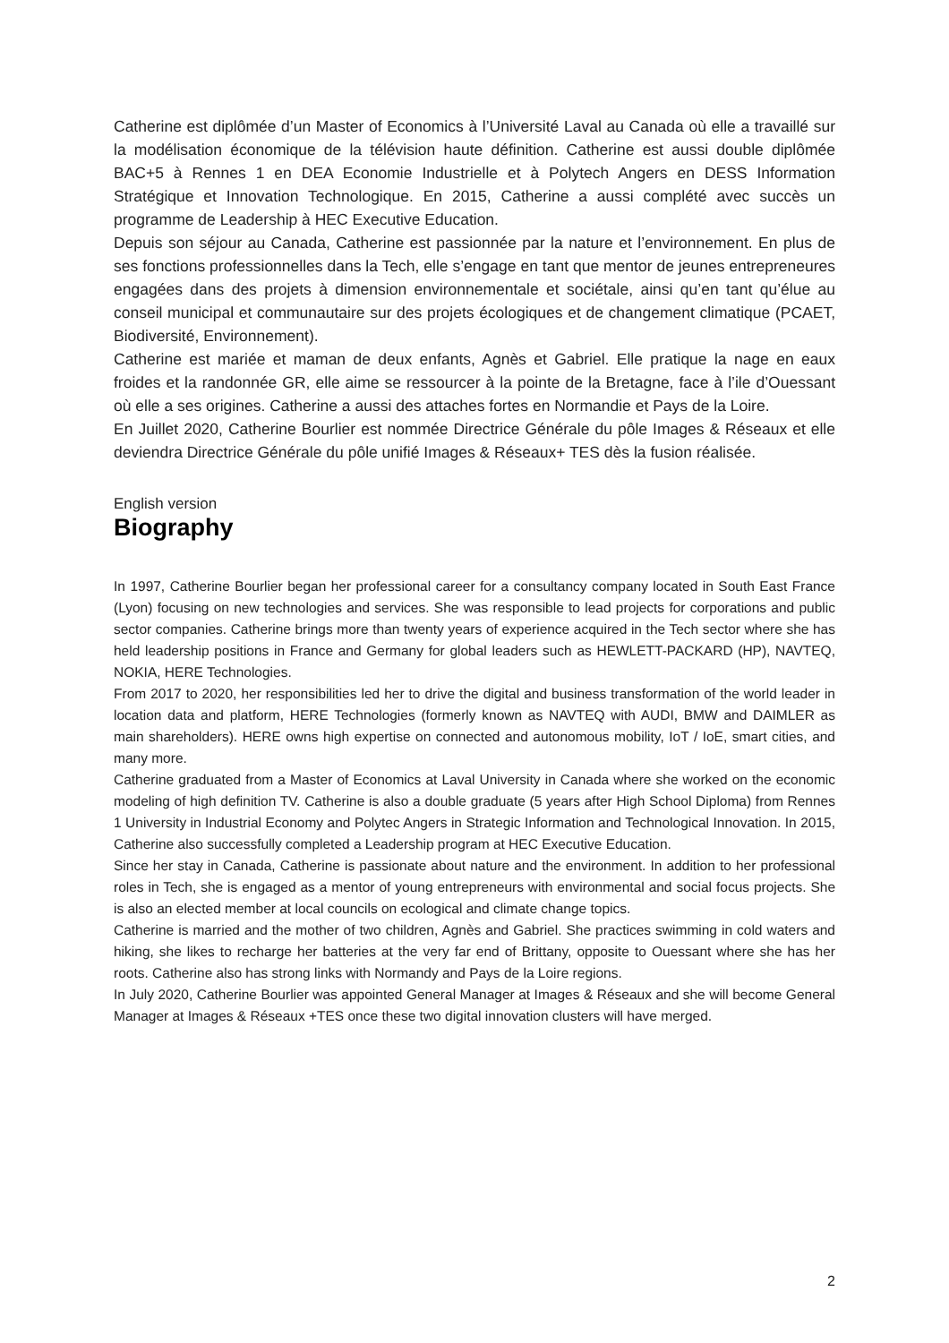Catherine est diplômée d’un Master of Economics à l’Université Laval au Canada où elle a travaillé sur la modélisation économique de la télévision haute définition. Catherine est aussi double diplômée BAC+5 à Rennes 1 en DEA Economie Industrielle et à Polytech Angers en DESS Information Stratégique et Innovation Technologique. En 2015, Catherine a aussi complété avec succès un programme de Leadership à HEC Executive Education.
Depuis son séjour au Canada, Catherine est passionnée par la nature et l’environnement. En plus de ses fonctions professionnelles dans la Tech, elle s’engage en tant que mentor de jeunes entrepreneures engagées dans des projets à dimension environnementale et sociétale, ainsi qu’en tant qu’élue au conseil municipal et communautaire sur des projets écologiques et de changement climatique (PCAET, Biodiversité, Environnement).
Catherine est mariée et maman de deux enfants, Agnès et Gabriel. Elle pratique la nage en eaux froides et la randonnée GR, elle aime se ressourcer à la pointe de la Bretagne, face à l’ile d’Ouessant où elle a ses origines. Catherine a aussi des attaches fortes en Normandie et Pays de la Loire.
En Juillet 2020, Catherine Bourlier est nommée Directrice Générale du pôle Images & Réseaux et elle deviendra Directrice Générale du pôle unifié Images & Réseaux+ TES dès la fusion réalisée.
English version
Biography
In 1997, Catherine Bourlier began her professional career for a consultancy company located in South East France (Lyon) focusing on new technologies and services. She was responsible to lead projects for corporations and public sector companies. Catherine brings more than twenty years of experience acquired in the Tech sector where she has held leadership positions in France and Germany for global leaders such as HEWLETT-PACKARD (HP), NAVTEQ, NOKIA, HERE Technologies.
From 2017 to 2020, her responsibilities led her to drive the digital and business transformation of the world leader in location data and platform, HERE Technologies (formerly known as NAVTEQ with AUDI, BMW and DAIMLER as main shareholders). HERE owns high expertise on connected and autonomous mobility, IoT / IoE, smart cities, and many more.
Catherine graduated from a Master of Economics at Laval University in Canada where she worked on the economic modeling of high definition TV. Catherine is also a double graduate (5 years after High School Diploma) from Rennes 1 University in Industrial Economy and Polytec Angers in Strategic Information and Technological Innovation. In 2015, Catherine also successfully completed a Leadership program at HEC Executive Education.
Since her stay in Canada, Catherine is passionate about nature and the environment. In addition to her professional roles in Tech, she is engaged as a mentor of young entrepreneurs with environmental and social focus projects. She is also an elected member at local councils on ecological and climate change topics.
Catherine is married and the mother of two children, Agnès and Gabriel. She practices swimming in cold waters and hiking, she likes to recharge her batteries at the very far end of Brittany, opposite to Ouessant where she has her roots. Catherine also has strong links with Normandy and Pays de la Loire regions.
In July 2020, Catherine Bourlier was appointed General Manager at Images & Réseaux and she will become General Manager at Images & Réseaux +TES once these two digital innovation clusters will have merged.
2